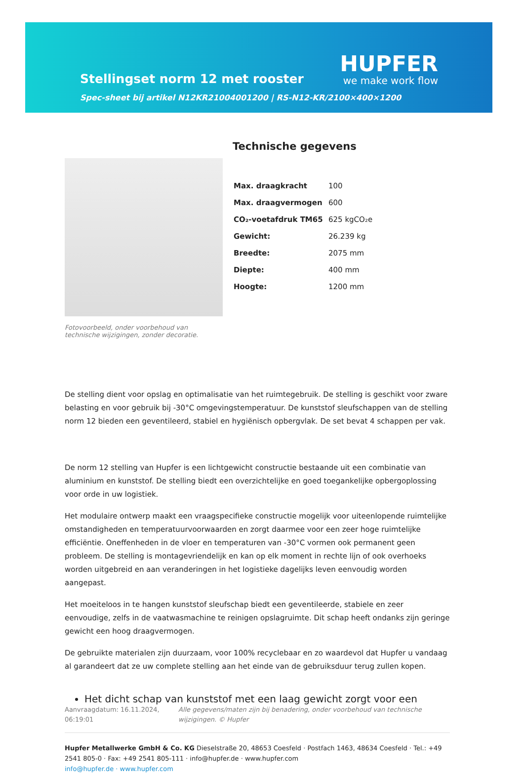Stellingset norm 12 met rooster
Spec-sheet bij artikel N12KR21004001200 | RS-N12-KR/2100×400×1200
HUPFER
we make work flow
Fotovoorbeeld, onder voorbehoud van technische wijzigingen, zonder decoratie.
Technische gegevens
| Max. draagkracht | 100 |
| Max. draagvermogen | 600 |
| CO₂-voetafdruk TM65 | 625 kgCO₂e |
| Gewicht: | 26.239 kg |
| Breedte: | 2075 mm |
| Diepte: | 400 mm |
| Hoogte: | 1200 mm |
De stelling dient voor opslag en optimalisatie van het ruimtegebruik. De stelling is geschikt voor zware belasting en voor gebruik bij -30°C omgevingstemperatuur. De kunststof sleufschappen van de stelling norm 12 bieden een geventileerd, stabiel en hygiënisch opbergvlak. De set bevat 4 schappen per vak.
De norm 12 stelling van Hupfer is een lichtgewicht constructie bestaande uit een combinatie van aluminium en kunststof. De stelling biedt een overzichtelijke en goed toegankelijke opbergoplossing voor orde in uw logistiek.
Het modulaire ontwerp maakt een vraagspecifieke constructie mogelijk voor uiteenlopende ruimtelijke omstandigheden en temperatuurvoorwaarden en zorgt daarmee voor een zeer hoge ruimtelijke efficiëntie. Oneffenheden in de vloer en temperaturen van -30°C vormen ook permanent geen probleem. De stelling is montagevriendelijk en kan op elk moment in rechte lijn of ook overhoeks worden uitgebreid en aan veranderingen in het logistieke dagelijks leven eenvoudig worden aangepast.
Het moeiteloos in te hangen kunststof sleufschap biedt een geventileerde, stabiele en zeer eenvoudige, zelfs in de vaatwasmachine te reinigen opslagruimte. Dit schap heeft ondanks zijn geringe gewicht een hoog draagvermogen.
De gebruikte materialen zijn duurzaam, voor 100% recyclebaar en zo waardevol dat Hupfer u vandaag al garandeert dat ze uw complete stelling aan het einde van de gebruiksduur terug zullen kopen.
Het dicht schap van kunststof met een laag gewicht zorgt voor een
Aanvraagdatum: 16.11.2024, 06:19:01
Alle gegevens/maten zijn bij benadering, onder voorbehoud van technische wijzigingen. © Hupfer
Hupfer Metallwerke GmbH & Co. KG Dieselstraße 20, 48653 Coesfeld · Postfach 1463, 48634 Coesfeld · Tel.: +49 2541 805-0 · Fax: +49 2541 805-111 · info@hupfer.de · www.hupfer.com
info@hupfer.de · www.hupfer.com